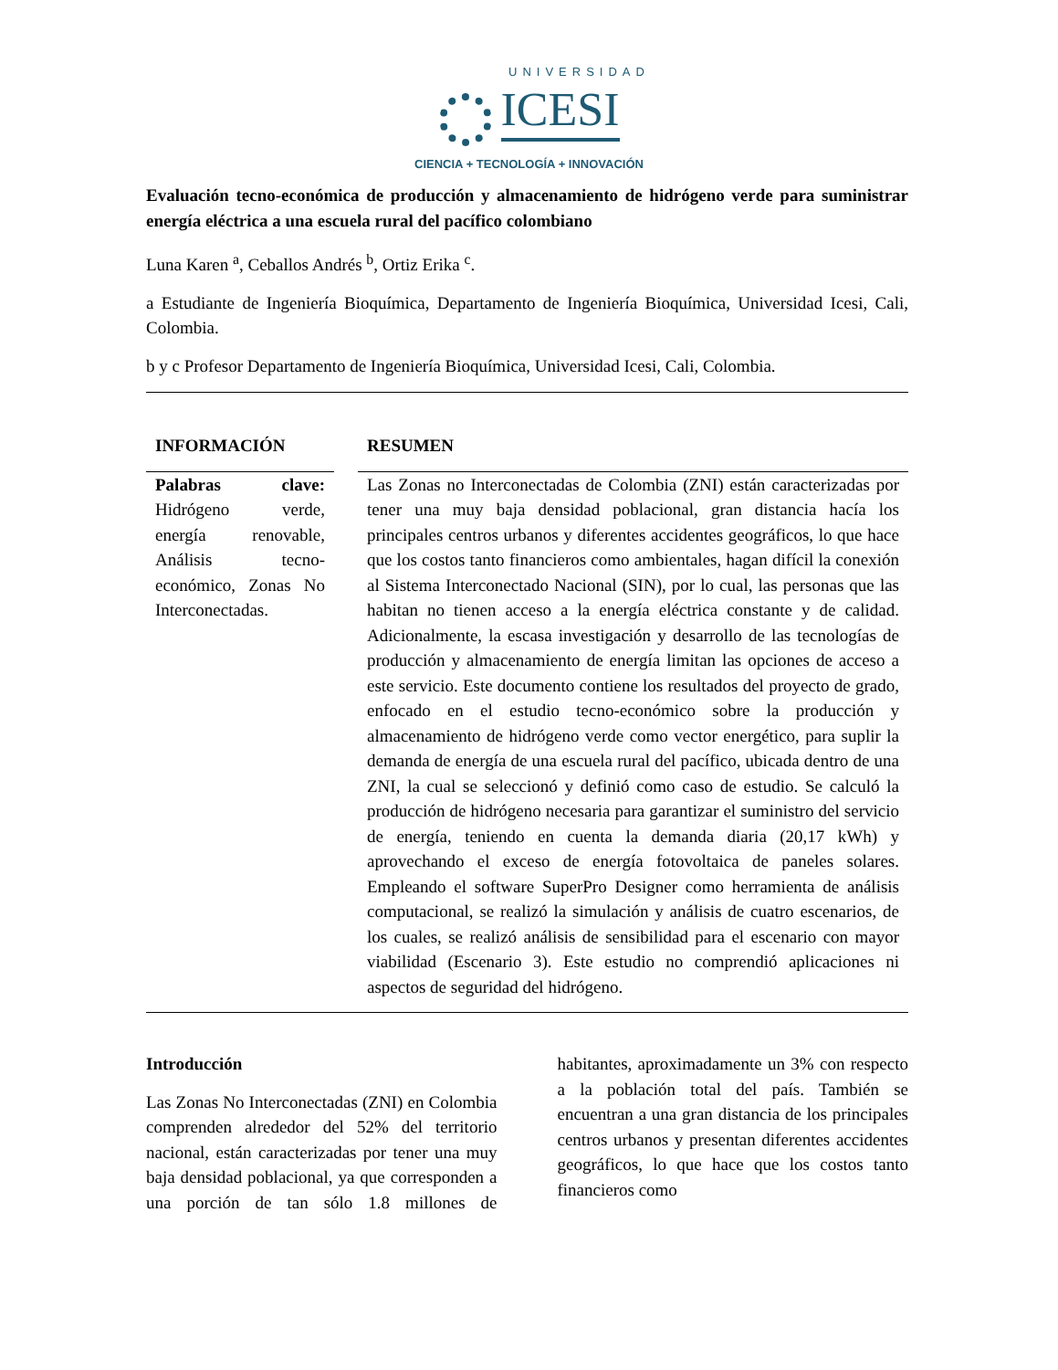UNIVERSIDAD
ICESI
CIENCIA + TECNOLOGÍA + INNOVACIÓN
Evaluación tecno-económica de producción y almacenamiento de hidrógeno verde para suministrar energía eléctrica a una escuela rural del pacífico colombiano
Luna Karen <sup>a</sup>, Ceballos Andrés <sup>b</sup>, Ortiz Erika <sup>c</sup>.
a Estudiante de Ingeniería Bioquímica, Departamento de Ingeniería Bioquímica, Universidad Icesi, Cali, Colombia.
b y c Profesor Departamento de Ingeniería Bioquímica, Universidad Icesi, Cali, Colombia.
INFORMACIÓN RESUMEN
Palabras clave: Hidrógeno verde, energía renovable, Análisis tecno-económico, Zonas No Interconectadas.
Las Zonas no Interconectadas de Colombia (ZNI) están caracterizadas por tener una muy baja densidad poblacional, gran distancia hacía los principales centros urbanos y diferentes accidentes geográficos, lo que hace que los costos tanto financieros como ambientales, hagan difícil la conexión al Sistema Interconectado Nacional (SIN), por lo cual, las personas que las habitan no tienen acceso a la energía eléctrica constante y de calidad. Adicionalmente, la escasa investigación y desarrollo de las tecnologías de producción y almacenamiento de energía limitan las opciones de acceso a este servicio. Este documento contiene los resultados del proyecto de grado, enfocado en el estudio tecno-económico sobre la producción y almacenamiento de hidrógeno verde como vector energético, para suplir la demanda de energía de una escuela rural del pacífico, ubicada dentro de una ZNI, la cual se seleccionó y definió como caso de estudio. Se calculó la producción de hidrógeno necesaria para garantizar el suministro del servicio de energía, teniendo en cuenta la demanda diaria (20,17 kWh) y aprovechando el exceso de energía fotovoltaica de paneles solares. Empleando el software SuperPro Designer como herramienta de análisis computacional, se realizó la simulación y análisis de cuatro escenarios, de los cuales, se realizó análisis de sensibilidad para el escenario con mayor viabilidad (Escenario 3). Este estudio no comprendió aplicaciones ni aspectos de seguridad del hidrógeno.
Introducción
Las Zonas No Interconectadas (ZNI) en Colombia comprenden alrededor del 52% del territorio nacional, están caracterizadas por tener una muy baja densidad poblacional, ya que corresponden a una porción de tan sólo 1.8 millones de habitantes, aproximadamente un 3% con respecto a la población total del país. También se encuentran a una gran distancia de los principales centros urbanos y presentan diferentes accidentes geográficos, lo que hace que los costos tanto financieros como